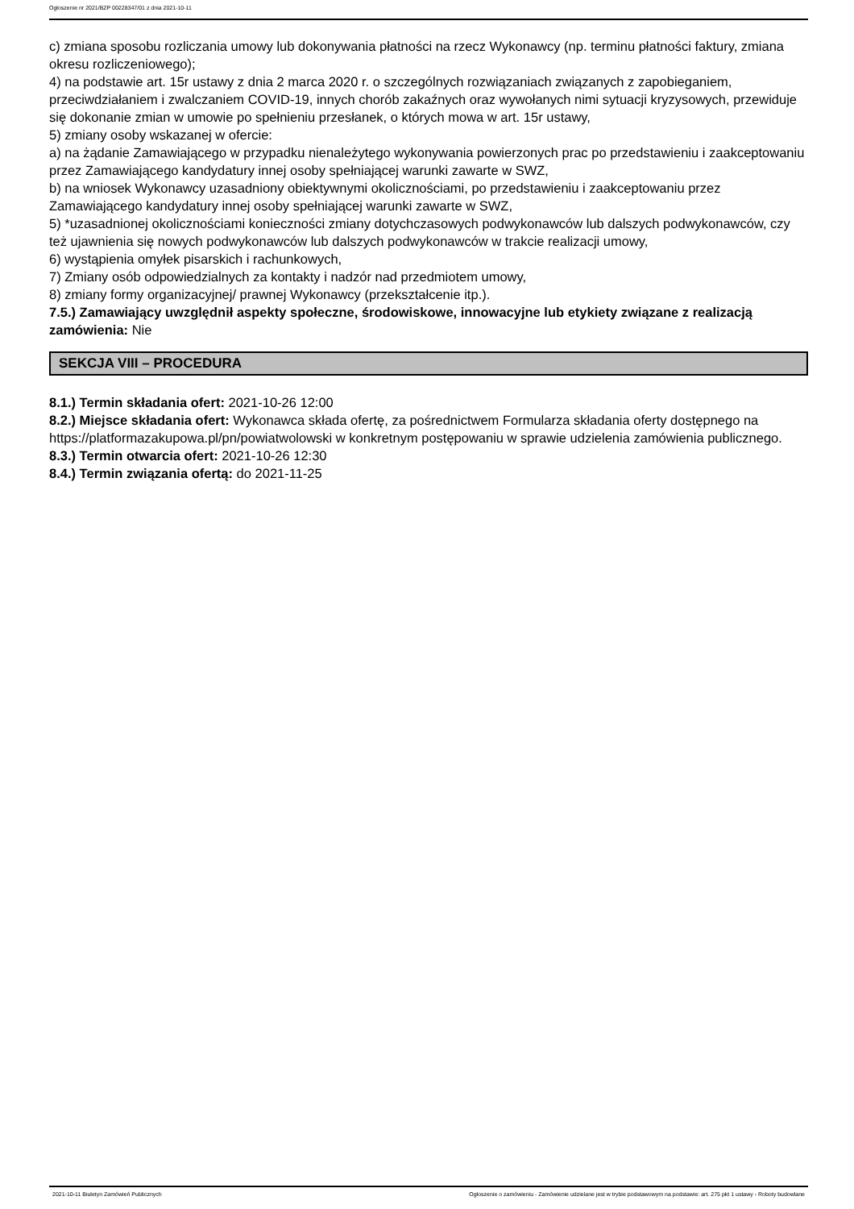Ogłoszenie nr 2021/BZP 00228347/01 z dnia 2021-10-11
c) zmiana sposobu rozliczania umowy lub dokonywania płatności na rzecz Wykonawcy (np. terminu płatności faktury, zmiana okresu rozliczeniowego);
4) na podstawie art. 15r ustawy z dnia 2 marca 2020 r. o szczególnych rozwiązaniach związanych z zapobieganiem, przeciwdziałaniem i zwalczaniem COVID-19, innych chorób zakaźnych oraz wywołanych nimi sytuacji kryzysowych, przewiduje się dokonanie zmian w umowie po spełnieniu przesłanek, o których mowa w art. 15r ustawy,
5) zmiany osoby wskazanej w ofercie:
a) na żądanie Zamawiającego w przypadku nienależytego wykonywania powierzonych prac po przedstawieniu i zaakceptowaniu przez Zamawiającego kandydatury innej osoby spełniającej warunki zawarte w SWZ,
b) na wniosek Wykonawcy uzasadniony obiektywnymi okolicznościami, po przedstawieniu i zaakceptowaniu przez Zamawiającego kandydatury innej osoby spełniającej warunki zawarte w SWZ,
5) *uzasadnionej okolicznościami konieczności zmiany dotychczasowych podwykonawców lub dalszych podwykonawców, czy też ujawnienia się nowych podwykonawców lub dalszych podwykonawców w trakcie realizacji umowy,
6) wystąpienia omyłek pisarskich i rachunkowych,
7) Zmiany osób odpowiedzialnych za kontakty i nadzór nad przedmiotem umowy,
8) zmiany formy organizacyjnej/ prawnej Wykonawcy (przekształcenie itp.).
7.5.) Zamawiający uwzględnił aspekty społeczne, środowiskowe, innowacyjne lub etykiety związane z realizacją zamówienia: Nie
SEKCJA VIII – PROCEDURA
8.1.) Termin składania ofert: 2021-10-26 12:00
8.2.) Miejsce składania ofert: Wykonawca składa ofertę, za pośrednictwem Formularza składania oferty dostępnego na https://platformazakupowa.pl/pn/powiatwolowski w konkretnym postępowaniu w sprawie udzielenia zamówienia publicznego.
8.3.) Termin otwarcia ofert: 2021-10-26 12:30
8.4.) Termin związania ofertą: do 2021-11-25
2021-10-11 Biuletyn Zamówień Publicznych Ogłoszenie o zamówieniu - Zamówienie udzielane jest w trybie podstawowym na podstawie: art. 275 pkt 1 ustawy - Roboty budowlane